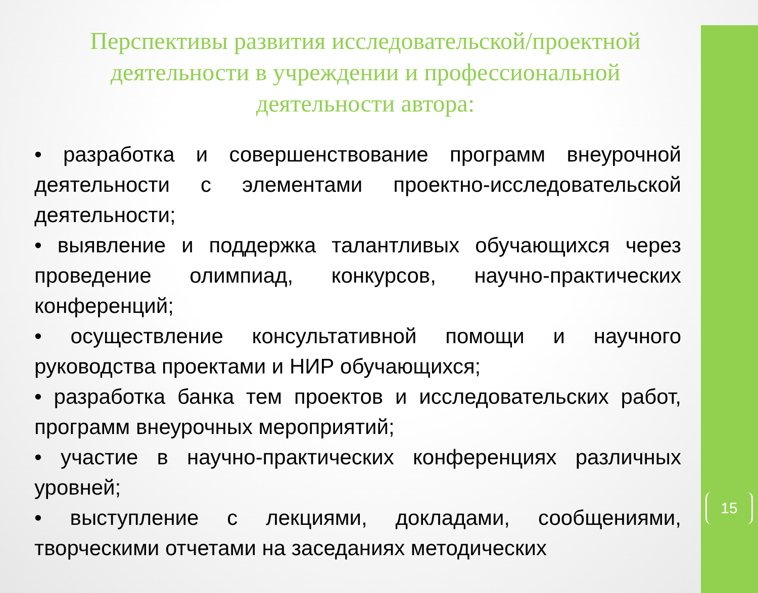15
Перспективы развития исследовательской/проектной деятельности в учреждении и профессиональной деятельности автора:
• разработка и совершенствование программ внеурочной деятельности с элементами проектно-исследовательской деятельности;
• выявление и поддержка талантливых обучающихся через проведение олимпиад, конкурсов, научно-практических конференций;
• осуществление консультативной помощи и научного руководства проектами и НИР обучающихся;
• разработка банка тем проектов и исследовательских работ, программ внеурочных мероприятий;
• участие в научно-практических конференциях различных уровней;
• выступление с лекциями, докладами, сообщениями, творческими отчетами на заседаниях методических